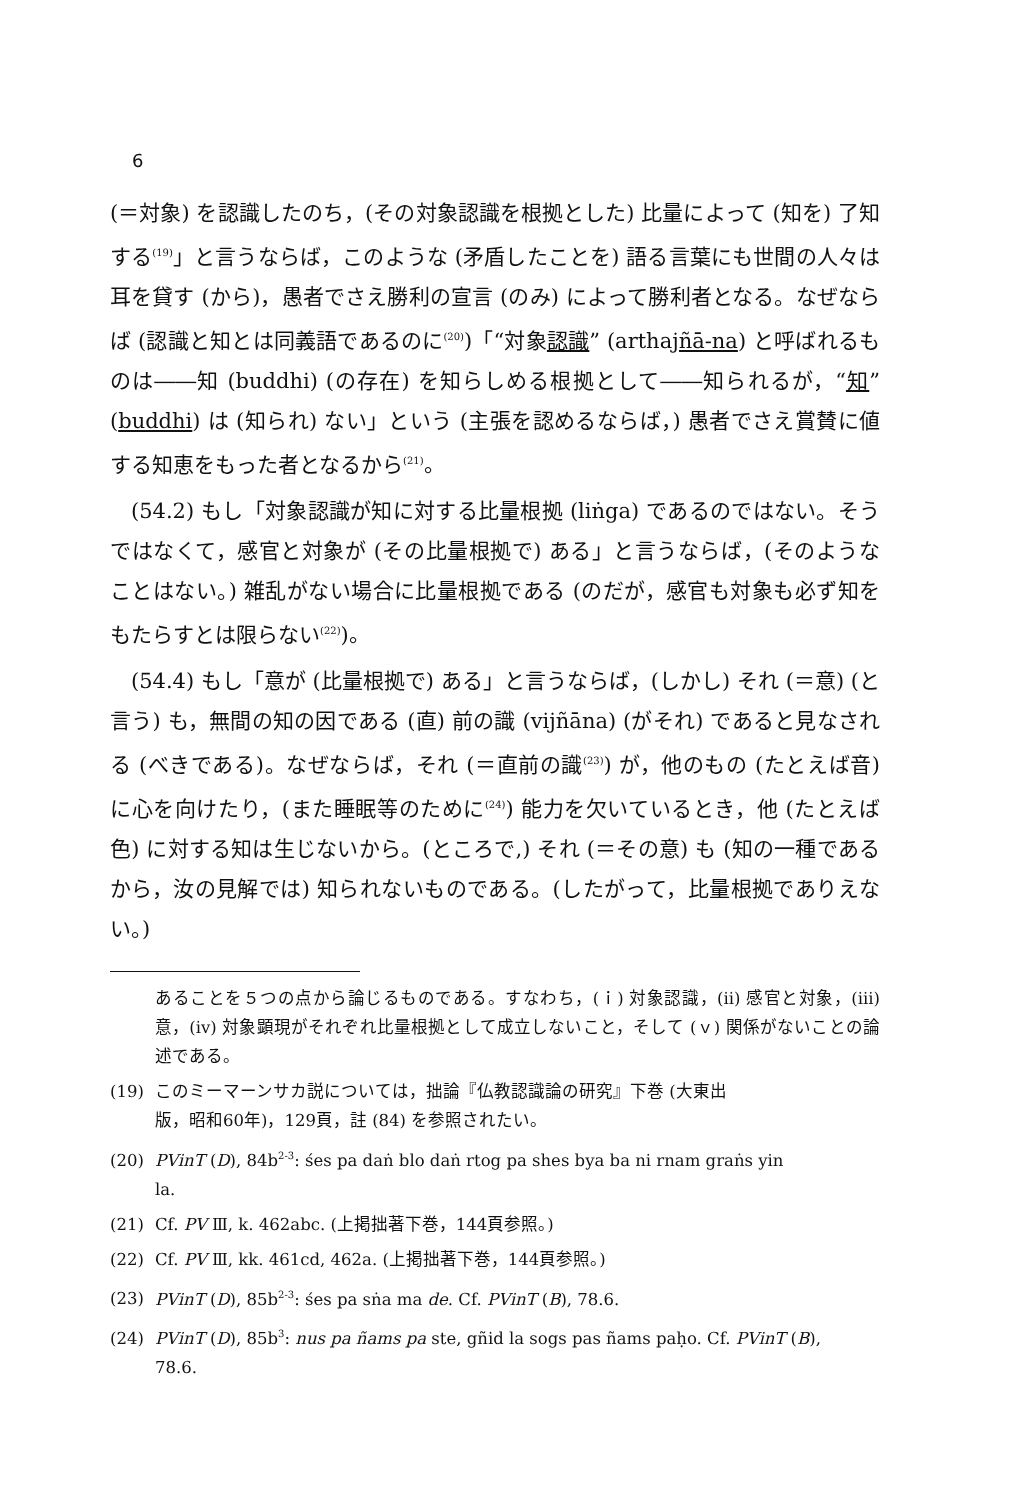6
(＝対象) を認識したのち，(その対象認識を根拠とした) 比量によって (知を) 了知する<sup>(19)</sup>」と言うならば，このような (矛盾したことを) 語る言葉にも世間の人々は耳を貸す (から)，愚者でさえ勝利の宣言 (のみ) によって勝利者となる。なぜならば (認識と知とは同義語であるのに<sup>(20)</sup>)「“対象認識” (arthajñā-na) と呼ばれるものは――知 (buddhi) (の存在) を知らしめる根拠として――知られるが，“知” (buddhi) は (知られ) ない」という (主張を認めるならば，) 愚者でさえ賞賛に値する知恵をもった者となるから<sup>(21)</sup>。
(54.2) もし「対象認識が知に対する比量根拠 (liṅga) であるのではない。そうではなくて，感官と対象が (その比量根拠で) ある」と言うならば，(そのようなことはない。) 雑乱がない場合に比量根拠である (のだが，感官も対象も必ず知をもたらすとは限らない<sup>(22)</sup>)。
(54.4) もし「意が (比量根拠で) ある」と言うならば，(しかし) それ (＝意) (と言う) も，無間の知の因である (直) 前の識 (vijñāna) (がそれ) であると見なされる (べきである)。なぜならば，それ (＝直前の識<sup>(23)</sup>) が，他のもの (たとえば音) に心を向けたり，(また睡眠等のために<sup>(24)</sup>) 能力を欠いているとき，他 (たとえば色) に対する知は生じないから。(ところで,) それ (＝その意) も (知の一種であるから，汝の見解では) 知られないものである。(したがって，比量根拠でありえない。)
あることを５つの点から論じるものである。すなわち，(ｉ) 対象認識，(ii) 感官と対象，(iii) 意，(iv) 対象顕現がそれぞれ比量根拠として成立しないこと，そして (ｖ) 関係がないことの論述である。
(19) このミーマーンサカ説については，拙論『仏教認識論の研究』下巻 (大東出
版，昭和60年)，129頁，註 (84) を参照されたい。
(20) PVinT (D), 84b<sup>2-3</sup>: śes pa daṅ blo daṅ rtog pa shes bya ba ni rnam graṅs yin
la.
(21) Cf. PV Ⅲ, k. 462abc. (上掲拙著下巻，144頁参照。)
(22) Cf. PV Ⅲ, kk. 461cd, 462a. (上掲拙著下巻，144頁参照。)
(23) PVinT (D), 85b<sup>2-3</sup>: śes pa sṅa ma de. Cf. PVinT (B), 78.6.
(24) PVinT (D), 85b<sup>3</sup>: nus pa ñams pa ste, gñid la sogs pas ñams paḥo. Cf. PVinT (B),
78.6.